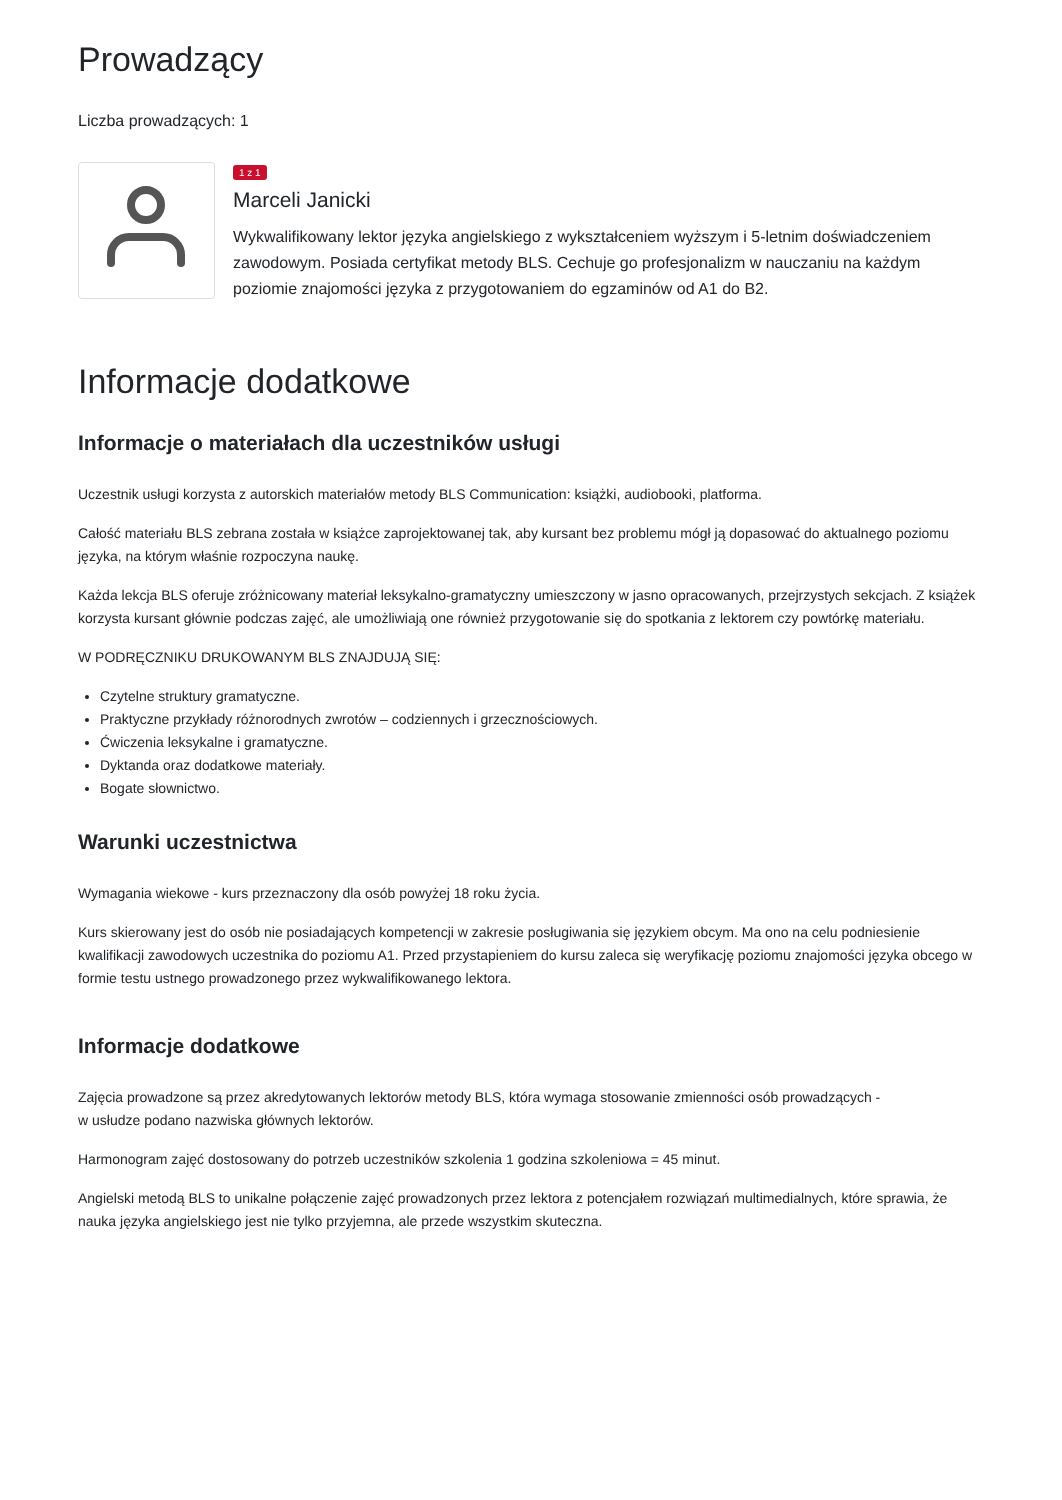Prowadzący
Liczba prowadzących: 1
1 z 1
Marceli Janicki
Wykwalifikowany lektor języka angielskiego z wykształceniem wyższym i 5-letnim doświadczeniem zawodowym. Posiada certyfikat metody BLS. Cechuje go profesjonalizm w nauczaniu na każdym poziomie znajomości języka z przygotowaniem do egzaminów od A1 do B2.
Informacje dodatkowe
Informacje o materiałach dla uczestników usługi
Uczestnik usługi korzysta z autorskich materiałów metody BLS Communication: książki, audiobooki, platforma.
Całość materiału BLS zebrana została w książce zaprojektowanej tak, aby kursant bez problemu mógł ją dopasować do aktualnego poziomu języka, na którym właśnie rozpoczyna naukę.
Każda lekcja BLS oferuje zróżnicowany materiał leksykalno-gramatyczny umieszczony w jasno opracowanych, przejrzystych sekcjach. Z książek korzysta kursant głównie podczas zajęć, ale umożliwiają one również przygotowanie się do spotkania z lektorem czy powtórkę materiału.
W PODRĘCZNIKU DRUKOWANYM BLS ZNAJDUJĄ SIĘ:
Czytelne struktury gramatyczne.
Praktyczne przykłady różnorodnych zwrotów – codziennych i grzecznościowych.
Ćwiczenia leksykalne i gramatyczne.
Dyktanda oraz dodatkowe materiały.
Bogate słownictwo.
Warunki uczestnictwa
Wymagania wiekowe - kurs przeznaczony dla osób powyżej 18 roku życia.
Kurs skierowany jest do osób nie posiadających kompetencji w zakresie posługiwania się językiem obcym. Ma ono na celu podniesienie kwalifikacji zawodowych uczestnika do poziomu A1. Przed przystapieniem do kursu zaleca się weryfikację poziomu znajomości języka obcego w formie testu ustnego prowadzonego przez wykwalifikowanego lektora.
Informacje dodatkowe
Zajęcia prowadzone są przez akredytowanych lektorów metody BLS, która wymaga stosowanie zmienności osób prowadzących -
w usłudze podano nazwiska głównych lektorów.
Harmonogram zajęć dostosowany do potrzeb uczestników szkolenia 1 godzina szkoleniowa = 45 minut.
Angielski metodą BLS to unikalne połączenie zajęć prowadzonych przez lektora z potencjałem rozwiązań multimedialnych, które sprawia, że nauka języka angielskiego jest nie tylko przyjemna, ale przede wszystkim skuteczna.